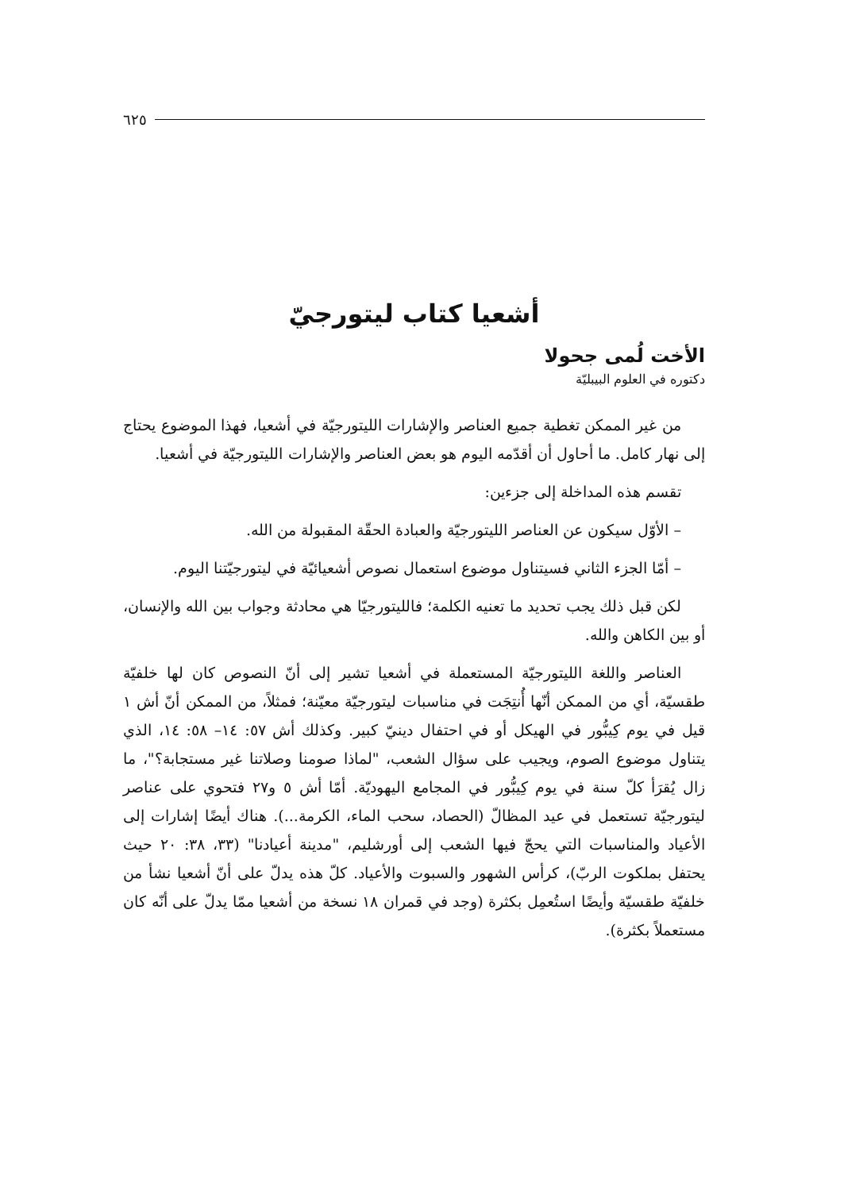٦٢٥
أشعيا كتاب ليتورجيّ
الأخت لُمى جحولا
دكتوره في العلوم البيبليّة
من غير الممكن تغطية جميع العناصر والإشارات الليتورجيّة في أشعيا، فهذا الموضوع يحتاج إلى نهار كامل. ما أحاول أن أقدّمه اليوم هو بعض العناصر والإشارات الليتورجيّة في أشعيا.
تقسم هذه المداخلة إلى جزءين:
– الأوّل سيكون عن العناصر الليتورجيّة والعبادة الحقّة المقبولة من الله.
– أمّا الجزء الثاني فسيتناول موضوع استعمال نصوص أشعيائيّة في ليتورجيّتنا اليوم.
لكن قبل ذلك يجب تحديد ما تعنيه الكلمة؛ فالليتورجيّا هي محادثة وجواب بين الله والإنسان، أو بين الكاهن والله.
العناصر واللغة الليتورجيّة المستعملة في أشعيا تشير إلى أنّ النصوص كان لها خلفيّة طقسيّة، أي من الممكن أنّها أُنتِجَت في مناسبات ليتورجيّة معيّنة؛ فمثلاً، من الممكن أنّ أش ١ قيل في يوم كِيبُّور في الهيكل أو في احتفال دينيّ كبير. وكذلك أش ٥٧: ١٤– ٥٨: ١٤، الذي يتناول موضوع الصوم، ويجيب على سؤال الشعب، "لماذا صومنا وصلاتنا غير مستجابة؟"، ما زال يُقرَأ كلّ سنة في يوم كِيبُّور في المجامع اليهوديّة. أمّا أش ٥ و٢٧ فتحوي على عناصر ليتورجيّة تستعمل في عيد المظالّ (الحصاد، سحب الماء، الكرمة...). هناك أيضًا إشارات إلى الأعياد والمناسبات التي يحجّ فيها الشعب إلى أورشليم، "مدينة أعيادنا" (٣٣، ٣٨: ٢٠ حيث يحتفل بملكوت الربّ)، كرأس الشهور والسبوت والأعياد. كلّ هذه يدلّ على أنّ أشعيا نشأ من خلفيّة طقسيّة وأيضًا استُعمِل بكثرة (وجد في قمران ١٨ نسخة من أشعيا ممّا يدلّ على أنّه كان مستعملاً بكثرة).